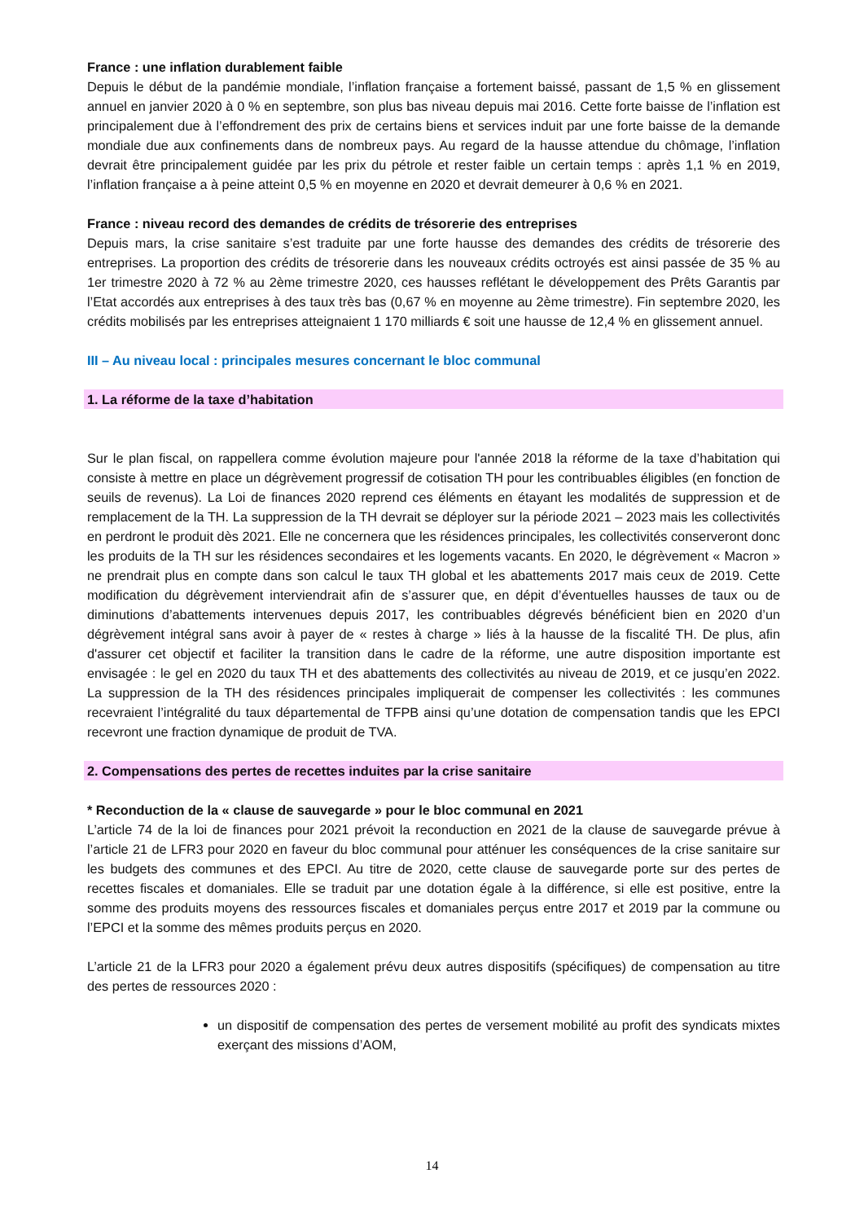France : une inflation durablement faible
Depuis le début de la pandémie mondiale, l’inflation française a fortement baissé, passant de 1,5 % en glissement annuel en janvier 2020 à 0 % en septembre, son plus bas niveau depuis mai 2016. Cette forte baisse de l’inflation est principalement due à l’effondrement des prix de certains biens et services induit par une forte baisse de la demande mondiale due aux confinements dans de nombreux pays. Au regard de la hausse attendue du chômage, l’inflation devrait être principalement guidée par les prix du pétrole et rester faible un certain temps : après 1,1 % en 2019, l’inflation française a à peine atteint 0,5 % en moyenne en 2020 et devrait demeurer à 0,6 % en 2021.
France : niveau record des demandes de crédits de trésorerie des entreprises
Depuis mars, la crise sanitaire s’est traduite par une forte hausse des demandes des crédits de trésorerie des entreprises. La proportion des crédits de trésorerie dans les nouveaux crédits octroyés est ainsi passée de 35 % au 1er trimestre 2020 à 72 % au 2ème trimestre 2020, ces hausses reflétant le développement des Prêts Garantis par l’Etat accordés aux entreprises à des taux très bas (0,67 % en moyenne au 2ème trimestre). Fin septembre 2020, les crédits mobilisés par les entreprises atteignaient 1 170 milliards € soit une hausse de 12,4 % en glissement annuel.
III – Au niveau local : principales mesures concernant le bloc communal
1. La réforme de la taxe d’habitation
Sur le plan fiscal, on rappellera comme évolution majeure pour l'année 2018 la réforme de la taxe d’habitation qui consiste à mettre en place un dégrèvement progressif de cotisation TH pour les contribuables éligibles (en fonction de seuils de revenus). La Loi de finances 2020 reprend ces éléments en étayant les modalités de suppression et de remplacement de la TH. La suppression de la TH devrait se déployer sur la période 2021 – 2023 mais les collectivités en perdront le produit dès 2021. Elle ne concernera que les résidences principales, les collectivités conserveront donc les produits de la TH sur les résidences secondaires et les logements vacants. En 2020, le dégrèvement « Macron » ne prendrait plus en compte dans son calcul le taux TH global et les abattements 2017 mais ceux de 2019. Cette modification du dégrèvement interviendrait afin de s’assurer que, en dépit d’éventuelles hausses de taux ou de diminutions d’abattements intervenues depuis 2017, les contribuables dégrevés bénéficient bien en 2020 d’un dégrèvement intégral sans avoir à payer de « restes à charge » liés à la hausse de la fiscalité TH. De plus, afin d'assurer cet objectif et faciliter la transition dans le cadre de la réforme, une autre disposition importante est envisagée : le gel en 2020 du taux TH et des abattements des collectivités au niveau de 2019, et ce jusqu’en 2022. La suppression de la TH des résidences principales impliquerait de compenser les collectivités : les communes recevraient l’intégralité du taux départemental de TFPB ainsi qu’une dotation de compensation tandis que les EPCI recevront une fraction dynamique de produit de TVA.
2. Compensations des pertes de recettes induites par la crise sanitaire
* Reconduction de la « clause de sauvegarde » pour le bloc communal en 2021
L’article 74 de la loi de finances pour 2021 prévoit la reconduction en 2021 de la clause de sauvegarde prévue à l’article 21 de LFR3 pour 2020 en faveur du bloc communal pour atténuer les conséquences de la crise sanitaire sur les budgets des communes et des EPCI. Au titre de 2020, cette clause de sauvegarde porte sur des pertes de recettes fiscales et domaniales. Elle se traduit par une dotation égale à la différence, si elle est positive, entre la somme des produits moyens des ressources fiscales et domaniales perçus entre 2017 et 2019 par la commune ou l’EPCI et la somme des mêmes produits perçus en 2020.
L’article 21 de la LFR3 pour 2020 a également prévu deux autres dispositifs (spécifiques) de compensation au titre des pertes de ressources 2020 :
un dispositif de compensation des pertes de versement mobilité au profit des syndicats mixtes exerçant des missions d’AOM,
14